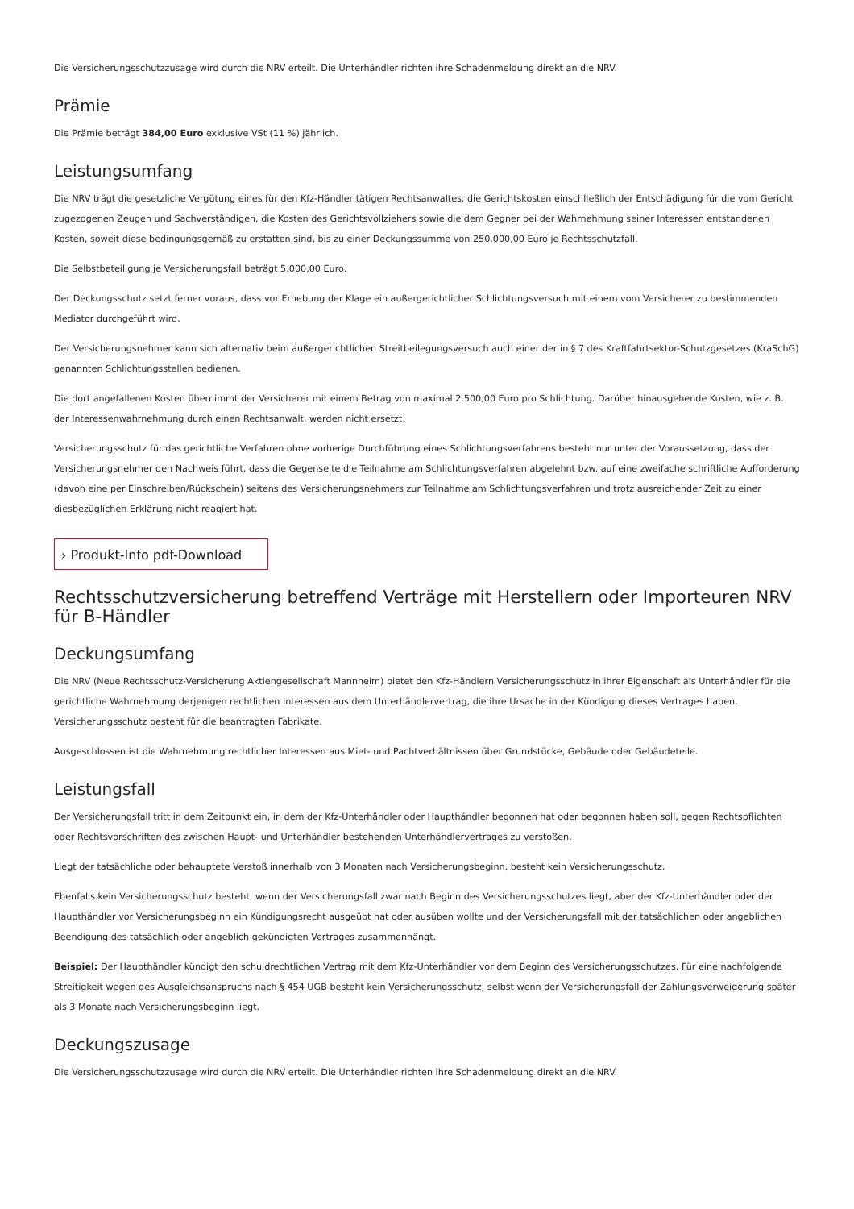Die Versicherungsschutzzusage wird durch die NRV erteilt. Die Unterhändler richten ihre Schadenmeldung direkt an die NRV.
Prämie
Die Prämie beträgt 384,00 Euro exklusive VSt (11 %) jährlich.
Leistungsumfang
Die NRV trägt die gesetzliche Vergütung eines für den Kfz-Händler tätigen Rechtsanwaltes, die Gerichtskosten einschließlich der Entschädigung für die vom Gericht zugezogenen Zeugen und Sachverständigen, die Kosten des Gerichtsvollziehers sowie die dem Gegner bei der Wahrnehmung seiner Interessen entstandenen Kosten, soweit diese bedingungsgemäß zu erstatten sind, bis zu einer Deckungssumme von 250.000,00 Euro je Rechtsschutzfall.
Die Selbstbeteiligung je Versicherungsfall beträgt 5.000,00 Euro.
Der Deckungsschutz setzt ferner voraus, dass vor Erhebung der Klage ein außergerichtlicher Schlichtungsversuch mit einem vom Versicherer zu bestimmenden Mediator durchgeführt wird.
Der Versicherungsnehmer kann sich alternativ beim außergerichtlichen Streitbeilegungsversuch auch einer der in § 7 des Kraftfahrtsektor-Schutzgesetzes (KraSchG) genannten Schlichtungsstellen bedienen.
Die dort angefallenen Kosten übernimmt der Versicherer mit einem Betrag von maximal 2.500,00 Euro pro Schlichtung. Darüber hinausgehende Kosten, wie z. B. der Interessenwahrnehmung durch einen Rechtsanwalt, werden nicht ersetzt.
Versicherungsschutz für das gerichtliche Verfahren ohne vorherige Durchführung eines Schlichtungsverfahrens besteht nur unter der Voraussetzung, dass der Versicherungsnehmer den Nachweis führt, dass die Gegenseite die Teilnahme am Schlichtungsverfahren abgelehnt bzw. auf eine zweifache schriftliche Aufforderung (davon eine per Einschreiben/Rückschein) seitens des Versicherungsnehmers zur Teilnahme am Schlichtungsverfahren und trotz ausreichender Zeit zu einer diesbezüglichen Erklärung nicht reagiert hat.
› Produkt-Info pdf-Download
Rechtsschutzversicherung betreffend Verträge mit Herstellern oder Importeuren NRV für B-Händler
Deckungsumfang
Die NRV (Neue Rechtsschutz-Versicherung Aktiengesellschaft Mannheim) bietet den Kfz-Händlern Versicherungsschutz in ihrer Eigenschaft als Unterhändler für die gerichtliche Wahrnehmung derjenigen rechtlichen Interessen aus dem Unterhändlervertrag, die ihre Ursache in der Kündigung dieses Vertrages haben. Versicherungsschutz besteht für die beantragten Fabrikate.
Ausgeschlossen ist die Wahrnehmung rechtlicher Interessen aus Miet- und Pachtverhältnissen über Grundstücke, Gebäude oder Gebäudeteile.
Leistungsfall
Der Versicherungsfall tritt in dem Zeitpunkt ein, in dem der Kfz-Unterhändler oder Haupthändler begonnen hat oder begonnen haben soll, gegen Rechtspflichten oder Rechtsvorschriften des zwischen Haupt- und Unterhändler bestehenden Unterhändlervertrages zu verstoßen.
Liegt der tatsächliche oder behauptete Verstoß innerhalb von 3 Monaten nach Versicherungsbeginn, besteht kein Versicherungsschutz.
Ebenfalls kein Versicherungsschutz besteht, wenn der Versicherungsfall zwar nach Beginn des Versicherungsschutzes liegt, aber der Kfz-Unterhändler oder der Haupthändler vor Versicherungsbeginn ein Kündigungsrecht ausgeübt hat oder ausüben wollte und der Versicherungsfall mit der tatsächlichen oder angeblichen Beendigung des tatsächlich oder angeblich gekündigten Vertrages zusammenhängt.
Beispiel: Der Haupthändler kündigt den schuldrechtlichen Vertrag mit dem Kfz-Unterhändler vor dem Beginn des Versicherungsschutzes. Für eine nachfolgende Streitigkeit wegen des Ausgleichsanspruchs nach § 454 UGB besteht kein Versicherungsschutz, selbst wenn der Versicherungsfall der Zahlungsverweigerung später als 3 Monate nach Versicherungsbeginn liegt.
Deckungszusage
Die Versicherungsschutzzusage wird durch die NRV erteilt. Die Unterhändler richten ihre Schadenmeldung direkt an die NRV.